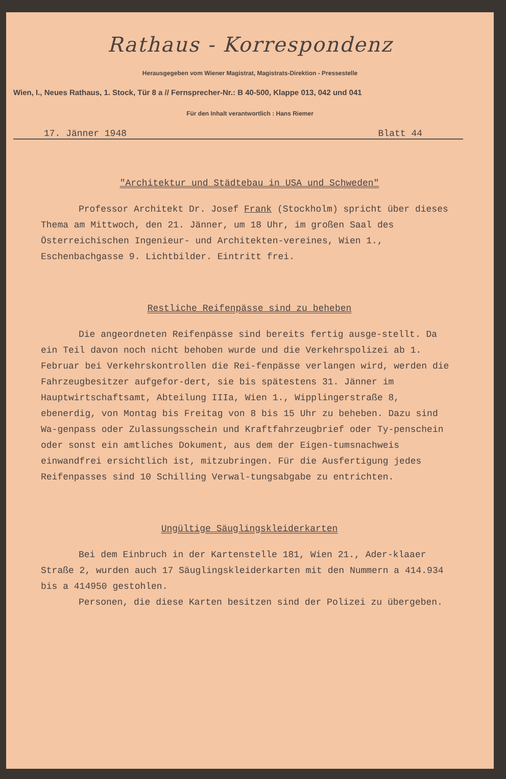Rathaus - Korrespondenz
Herausgegeben vom Wiener Magistrat, Magistrats-Direktion - Pressestelle
Wien, I., Neues Rathaus, 1. Stock, Tür 8 a // Fernsprecher-Nr.: B 40-500, Klappe 013, 042 und 041
Für den Inhalt verantwortlich : Hans Riemer
17. Jänner 1948 Blatt 44
"Architektur und Städtebau in USA und Schweden"
Professor Architekt Dr. Josef Frank (Stockholm) spricht über dieses Thema am Mittwoch, den 21. Jänner, um 18 Uhr, im großen Saal des Österreichischen Ingenieur- und Architekten-vereines, Wien 1., Eschenbachgasse 9. Lichtbilder. Eintritt frei.
Restliche Reifenpässe sind zu beheben
Die angeordneten Reifenpässe sind bereits fertig ausge-stellt. Da ein Teil davon noch nicht behoben wurde und die Verkehrspolizei ab 1. Februar bei Verkehrskontrollen die Rei-fenpässe verlangen wird, werden die Fahrzeugbesitzer aufgefor-dert, sie bis spätestens 31. Jänner im Hauptwirtschaftsamt, Abteilung IIIa, Wien 1., Wipplingerstraße 8, ebenerdig, von Montag bis Freitag von 8 bis 15 Uhr zu beheben. Dazu sind Wa-genpass oder Zulassungsschein und Kraftfahrzeugbrief oder Ty-penschein oder sonst ein amtliches Dokument, aus dem der Eigen-tumsnachweis einwandfrei ersichtlich ist, mitzubringen. Für die Ausfertigung jedes Reifenpasses sind 10 Schilling Verwal-tungsabgabe zu entrichten.
Ungültige Säuglingskleiderkarten
Bei dem Einbruch in der Kartenstelle 181, Wien 21., Ader-klaaer Straße 2, wurden auch 17 Säuglingskleiderkarten mit den Nummern a 414.934 bis a 414950 gestohlen.
Personen, die diese Karten besitzen sind der Polizei zu übergeben.